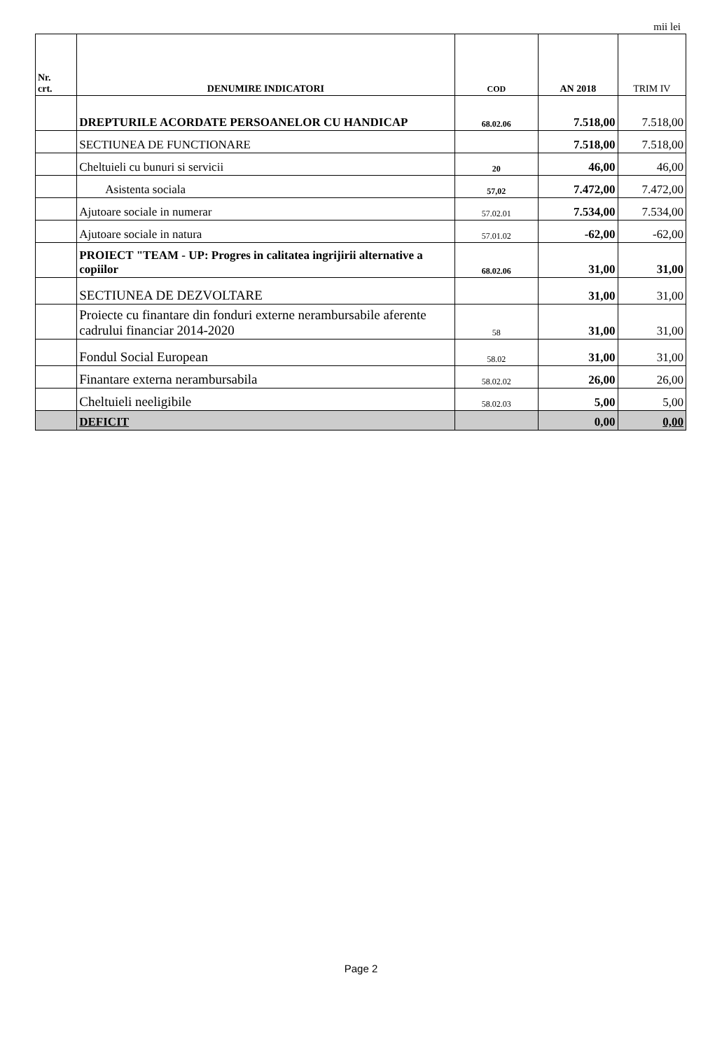mii lei
| Nr. crt. | DENUMIRE INDICATORI | COD | AN 2018 | TRIM IV |
| --- | --- | --- | --- | --- |
| | DREPTURILE ACORDATE PERSOANELOR CU HANDICAP | 68.02.06 | 7.518,00 | 7.518,00 |
| | SECTIUNEA DE FUNCTIONARE | | 7.518,00 | 7.518,00 |
| | Cheltuieli cu bunuri si servicii | 20 | 46,00 | 46,00 |
| | Asistenta sociala | 57,02 | 7.472,00 | 7.472,00 |
| | Ajutoare sociale in numerar | 57.02.01 | 7.534,00 | 7.534,00 |
| | Ajutoare sociale in natura | 57.01.02 | -62,00 | -62,00 |
| | PROIECT "TEAM - UP: Progres in calitatea ingrijirii alternative a copiilor | 68.02.06 | 31,00 | 31,00 |
| | SECTIUNEA DE DEZVOLTARE | | 31,00 | 31,00 |
| | Proiecte cu finantare din fonduri externe nerambursabile aferente cadrului financiar 2014-2020 | 58 | 31,00 | 31,00 |
| | Fondul Social European | 58.02 | 31,00 | 31,00 |
| | Finantare externa nerambursabila | 58.02.02 | 26,00 | 26,00 |
| | Cheltuieli neeligibile | 58.02.03 | 5,00 | 5,00 |
| | DEFICIT | | 0,00 | 0,00 |
Page 2